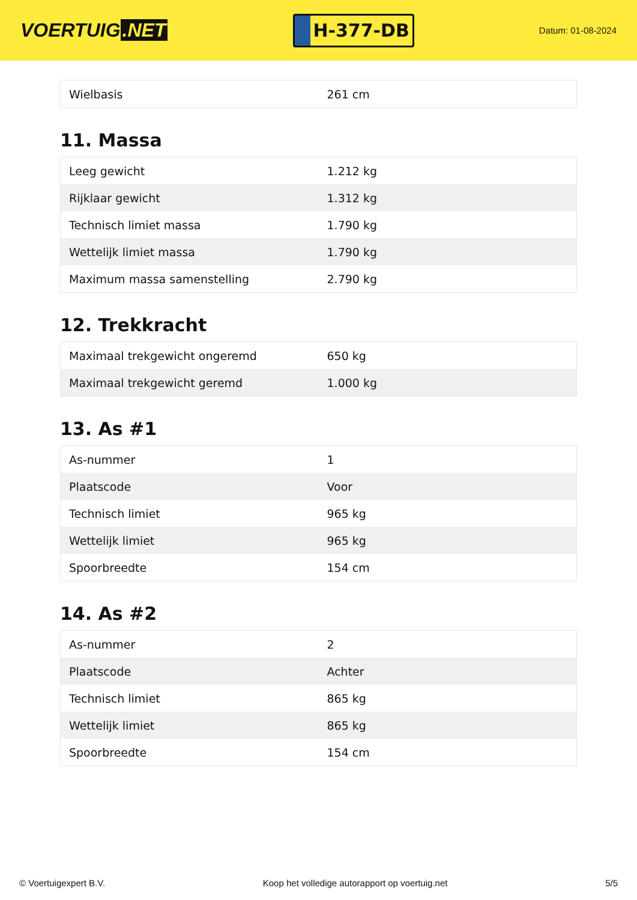VOERTUIG.NET
H-377-DB
Datum: 01-08-2024
| Wielbasis | 261 cm |
11. Massa
| Leeg gewicht | 1.212 kg |
| Rijklaar gewicht | 1.312 kg |
| Technisch limiet massa | 1.790 kg |
| Wettelijk limiet massa | 1.790 kg |
| Maximum massa samenstelling | 2.790 kg |
12. Trekkracht
| Maximaal trekgewicht ongeremd | 650 kg |
| Maximaal trekgewicht geremd | 1.000 kg |
13. As #1
| As-nummer | 1 |
| Plaatscode | Voor |
| Technisch limiet | 965 kg |
| Wettelijk limiet | 965 kg |
| Spoorbreedte | 154 cm |
14. As #2
| As-nummer | 2 |
| Plaatscode | Achter |
| Technisch limiet | 865 kg |
| Wettelijk limiet | 865 kg |
| Spoorbreedte | 154 cm |
© Voertuigexpert B.V. Koop het volledige autorapport op voertuig.net 5/5